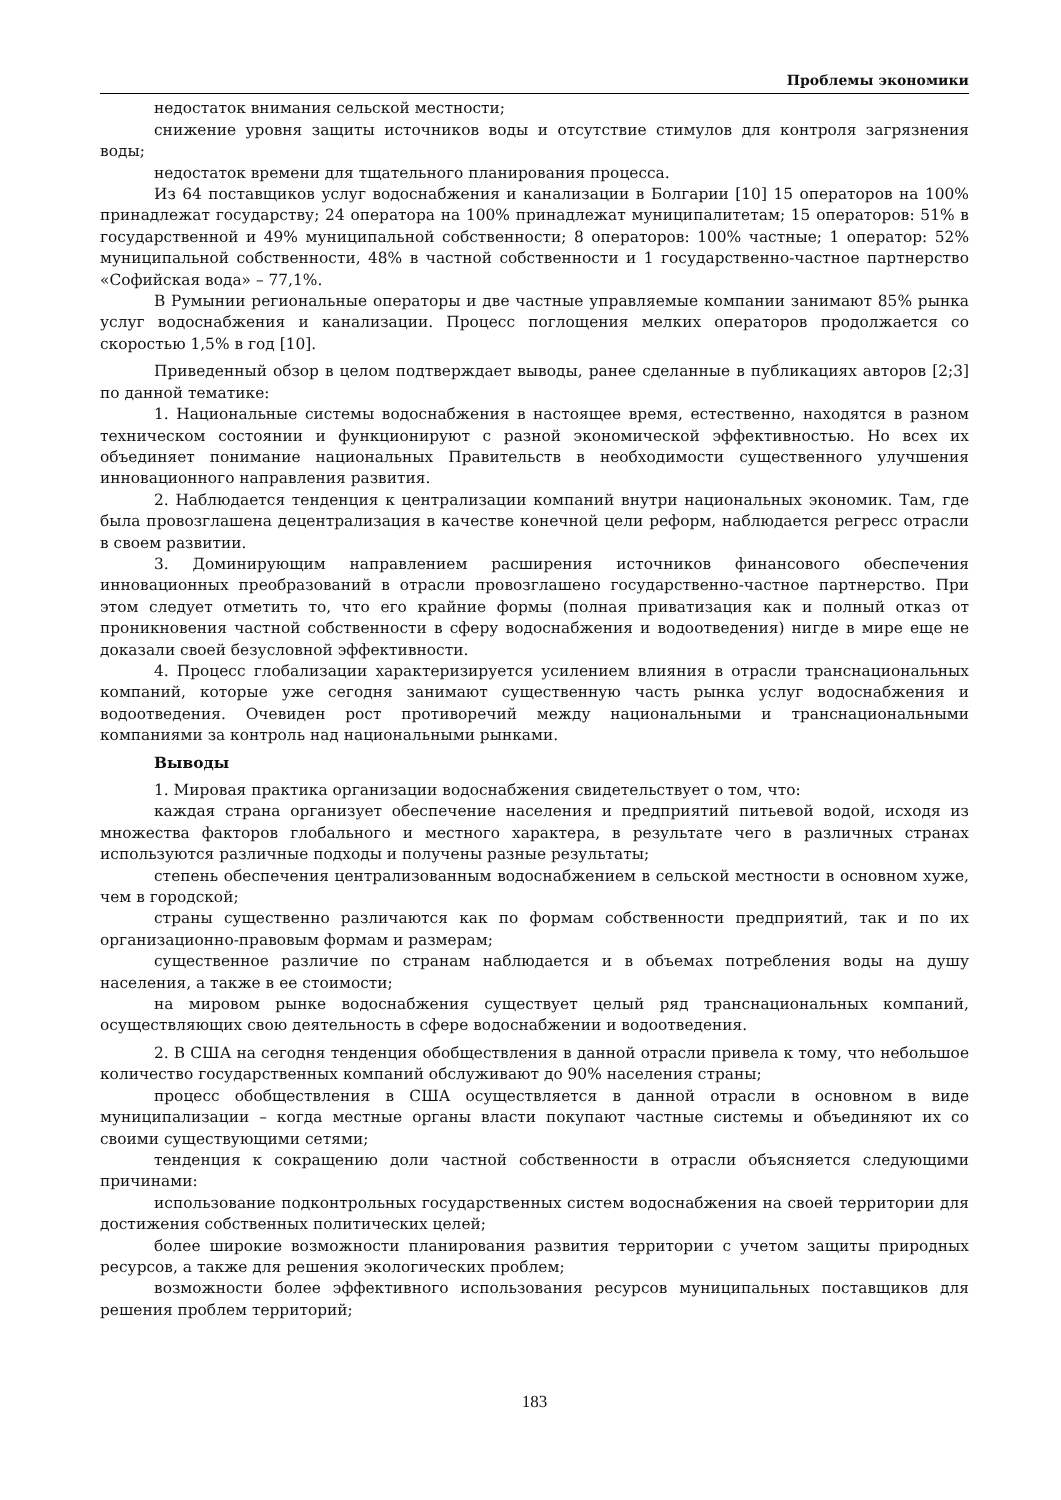Проблемы экономики
недостаток внимания сельской местности;
снижение уровня защиты источников воды и отсутствие стимулов для контроля загрязнения воды;
недостаток времени для тщательного планирования процесса.
Из 64 поставщиков услуг водоснабжения и канализации в Болгарии [10] 15 операторов на 100% принадлежат государству; 24 оператора на 100% принадлежат муниципалитетам; 15 операторов: 51% в государственной и 49% муниципальной собственности; 8 операторов: 100% частные; 1 оператор: 52% муниципальной собственности, 48% в частной собственности и 1 государственно-частное партнерство «Софийская вода» – 77,1%.
В Румынии региональные операторы и две частные управляемые компании занимают 85% рынка услуг водоснабжения и канализации. Процесс поглощения мелких операторов продолжается со скоростью 1,5% в год [10].
Приведенный обзор в целом подтверждает выводы, ранее сделанные в публикациях авторов [2;3] по данной тематике:
1. Национальные системы водоснабжения в настоящее время, естественно, находятся в разном техническом состоянии и функционируют с разной экономической эффективностью. Но всех их объединяет понимание национальных Правительств в необходимости существенного улучшения инновационного направления развития.
2. Наблюдается тенденция к централизации компаний внутри национальных экономик. Там, где была провозглашена децентрализация в качестве конечной цели реформ, наблюдается регресс отрасли в своем развитии.
3. Доминирующим направлением расширения источников финансового обеспечения инновационных преобразований в отрасли провозглашено государственно-частное партнерство. При этом следует отметить то, что его крайние формы (полная приватизация как и полный отказ от проникновения частной собственности в сферу водоснабжения и водоотведения) нигде в мире еще не доказали своей безусловной эффективности.
4. Процесс глобализации характеризируется усилением влияния в отрасли транснациональных компаний, которые уже сегодня занимают существенную часть рынка услуг водоснабжения и водоотведения. Очевиден рост противоречий между национальными и транснациональными компаниями за контроль над национальными рынками.
Выводы
1. Мировая практика организации водоснабжения свидетельствует о том, что:
каждая страна организует обеспечение населения и предприятий питьевой водой, исходя из множества факторов глобального и местного характера, в результате чего в различных странах используются различные подходы и получены разные результаты;
степень обеспечения централизованным водоснабжением в сельской местности в основном хуже, чем в городской;
страны существенно различаются как по формам собственности предприятий, так и по их организационно-правовым формам и размерам;
существенное различие по странам наблюдается и в объемах потребления воды на душу населения, а также в ее стоимости;
на мировом рынке водоснабжения существует целый ряд транснациональных компаний, осуществляющих свою деятельность в сфере водоснабжении и водоотведения.
2. В США на сегодня тенденция обобществления в данной отрасли привела к тому, что небольшое количество государственных компаний обслуживают до 90% населения страны;
процесс обобществления в США осуществляется в данной отрасли в основном в виде муниципализации – когда местные органы власти покупают частные системы и объединяют их со своими существующими сетями;
тенденция к сокращению доли частной собственности в отрасли объясняется следующими причинами:
использование подконтрольных государственных систем водоснабжения на своей территории для достижения собственных политических целей;
более широкие возможности планирования развития территории с учетом защиты природных ресурсов, а также для решения экологических проблем;
возможности более эффективного использования ресурсов муниципальных поставщиков для решения проблем территорий;
183